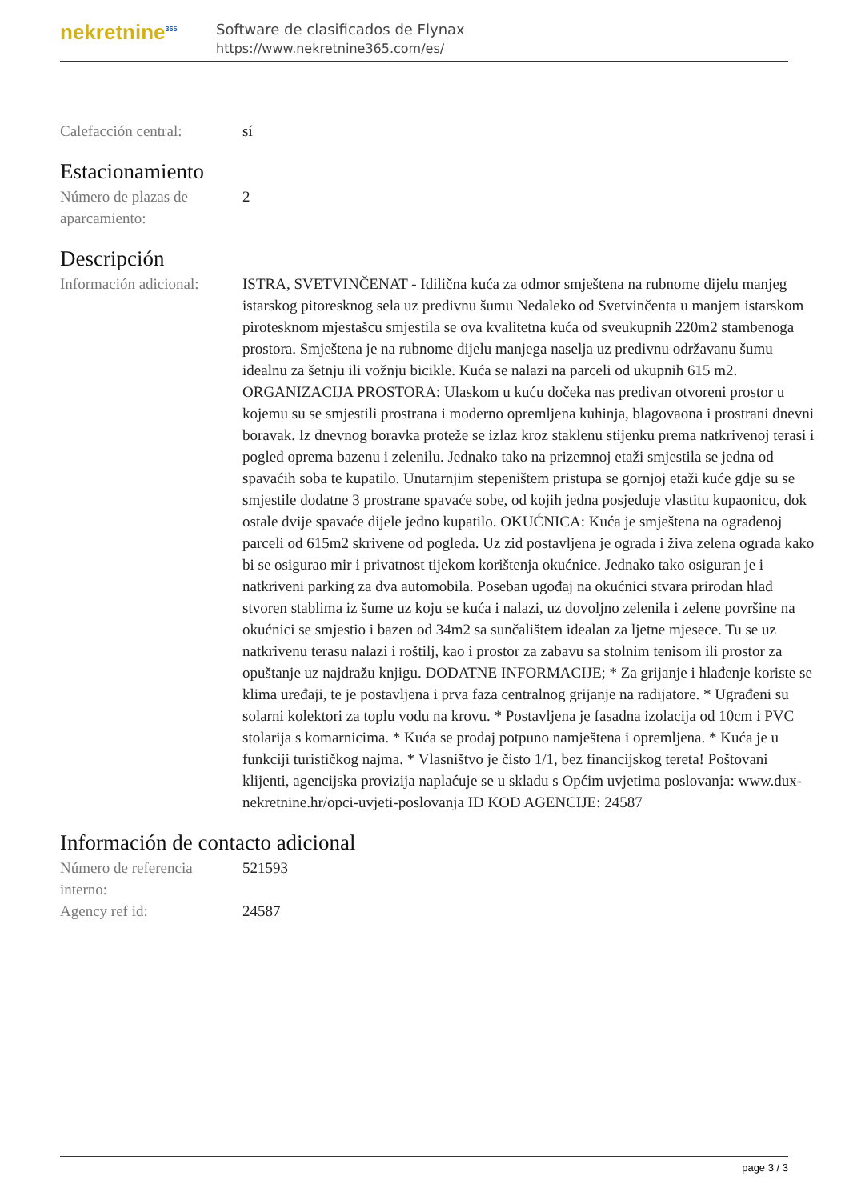nekretnine<sup>365</sup>
Software de clasificados de Flynax
https://www.nekretnine365.com/es/
Calefacción central: sí
Estacionamiento
Número de plazas de aparcamiento:
2
Descripción
Información adicional:
ISTRA, SVETVINČENAT - Idilična kuća za odmor smještena na rubnome dijelu manjeg istarskog pitoresknog sela uz predivnu šumu Nedaleko od Svetvinčenta u manjem istarskom pirotesknom mjestašcu smjestila se ova kvalitetna kuća od sveukupnih 220m2 stambenoga prostora. Smještena je na rubnome dijelu manjega naselja uz predivnu održavanu šumu idealnu za šetnju ili vožnju bicikle. Kuća se nalazi na parceli od ukupnih 615 m2. ORGANIZACIJA PROSTORA: Ulaskom u kuću dočeka nas predivan otvoreni prostor u kojemu su se smjestili prostrana i moderno opremljena kuhinja, blagovaona i prostrani dnevni boravak. Iz dnevnog boravka proteže se izlaz kroz staklenu stijenku prema natkrivenoj terasi i pogled oprema bazenu i zelenilu. Jednako tako na prizemnoj etaži smjestila se jedna od spavaćih soba te kupatilo. Unutarnjim stepeništem pristupa se gornjoj etaži kuće gdje su se smjestile dodatne 3 prostrane spavaće sobe, od kojih jedna posjeduje vlastitu kupaonicu, dok ostale dvije spavaće dijele jedno kupatilo. OKUĆNICA: Kuća je smještena na ograđenoj parceli od 615m2 skrivene od pogleda. Uz zid postavljena je ograda i živa zelena ograda kako bi se osigurao mir i privatnost tijekom korištenja okućnice. Jednako tako osiguran je i natkriveni parking za dva automobila. Poseban ugođaj na okućnici stvara prirodan hlad stvoren stablima iz šume uz koju se kuća i nalazi, uz dovoljno zelenila i zelene površine na okućnici se smjestio i bazen od 34m2 sa sunčalištem idealan za ljetne mjesece. Tu se uz natkrivenu terasu nalazi i roštilj, kao i prostor za zabavu sa stolnim tenisom ili prostor za opuštanje uz najdražu knjigu. DODATNE INFORMACIJE; * Za grijanje i hlađenje koriste se klima uređaji, te je postavljena i prva faza centralnog grijanje na radijatore. * Ugrađeni su solarni kolektori za toplu vodu na krovu. * Postavljena je fasadna izolacija od 10cm i PVC stolarija s komarnicima. * Kuća se prodaj potpuno namještena i opremljena. * Kuća je u funkciji turističkog najma. * Vlasništvo je čisto 1/1, bez financijskog tereta! Poštovani klijenti, agencijska provizija naplaćuje se u skladu s Općim uvjetima poslovanja: www.dux-nekretnine.hr/opci-uvjeti-poslovanja ID KOD AGENCIJE: 24587
Información de contacto adicional
Número de referencia interno:
521593
Agency ref id: 24587
page 3 / 3